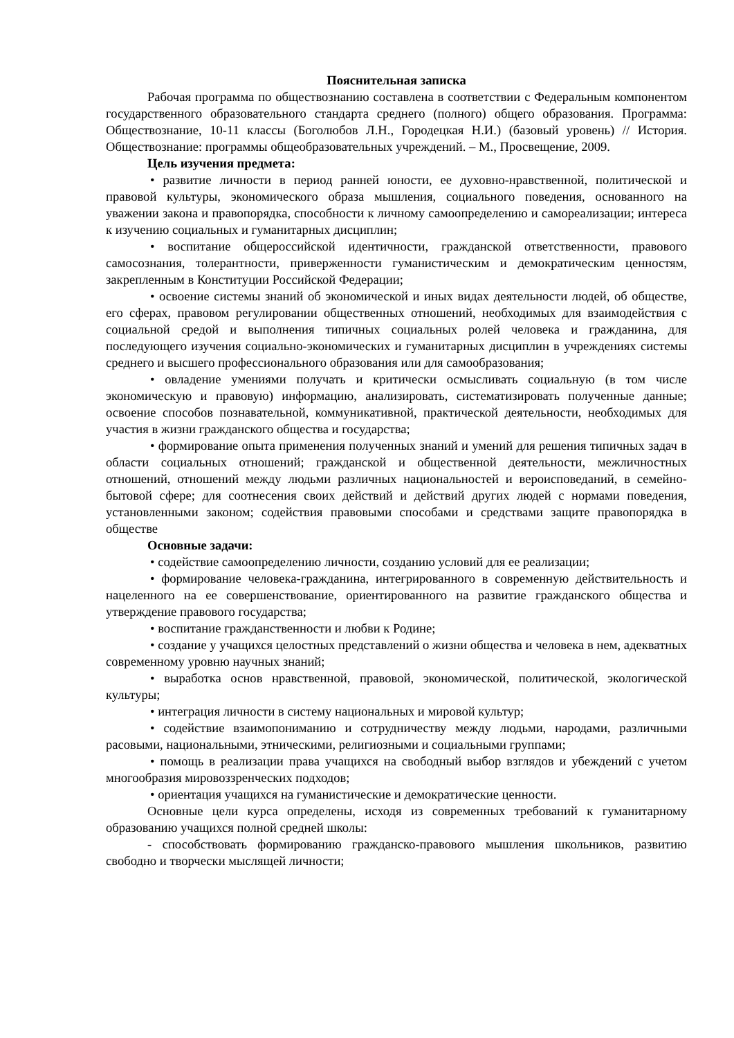Пояснительная записка
Рабочая программа по обществознанию составлена в соответствии с Федеральным компонентом государственного образовательного стандарта среднего (полного) общего образования. Программа: Обществознание, 10-11 классы (Боголюбов Л.Н., Городецкая Н.И.) (базовый уровень) // История. Обществознание: программы общеобразовательных учреждений. – М., Просвещение, 2009.
Цель изучения предмета:
• развитие личности в период ранней юности, ее духовно-нравственной, политической и правовой культуры, экономического образа мышления, социального поведения, основанного на уважении закона и правопорядка, способности к личному самоопределению и самореализации; интереса к изучению социальных и гуманитарных дисциплин;
• воспитание общероссийской идентичности, гражданской ответственности, правового самосознания, толерантности, приверженности гуманистическим и демократическим ценностям, закрепленным в Конституции Российской Федерации;
• освоение системы знаний об экономической и иных видах деятельности людей, об обществе, его сферах, правовом регулировании общественных отношений, необходимых для взаимодействия с социальной средой и выполнения типичных социальных ролей человека и гражданина, для последующего изучения социально-экономических и гуманитарных дисциплин в учреждениях системы среднего и высшего профессионального образования или для самообразования;
• овладение умениями получать и критически осмысливать социальную (в том числе экономическую и правовую) информацию, анализировать, систематизировать полученные данные; освоение способов познавательной, коммуникативной, практической деятельности, необходимых для участия в жизни гражданского общества и государства;
• формирование опыта применения полученных знаний и умений для решения типичных задач в области социальных отношений; гражданской и общественной деятельности, межличностных отношений, отношений между людьми различных национальностей и вероисповеданий, в семейно-бытовой сфере; для соотнесения своих действий и действий других людей с нормами поведения, установленными законом; содействия правовыми способами и средствами защите правопорядка в обществе
Основные задачи:
• содействие самоопределению личности, созданию условий для ее реализации;
• формирование человека-гражданина, интегрированного в современную действительность и нацеленного на ее совершенствование, ориентированного на развитие гражданского общества и утверждение правового государства;
• воспитание гражданственности и любви к Родине;
• создание у учащихся целостных представлений о жизни общества и человека в нем, адекватных современному уровню научных знаний;
• выработка основ нравственной, правовой, экономической, политической, экологической культуры;
• интеграция личности в систему национальных и мировой культур;
• содействие взаимопониманию и сотрудничеству между людьми, народами, различными расовыми, национальными, этническими, религиозными и социальными группами;
• помощь в реализации права учащихся на свободный выбор взглядов и убеждений с учетом многообразия мировоззренческих подходов;
• ориентация учащихся на гуманистические и демократические ценности.
Основные цели курса определены, исходя из современных требований к гуманитарному образованию учащихся полной средней школы:
- способствовать формированию гражданско-правового мышления школьников, развитию свободно и творчески мыслящей личности;